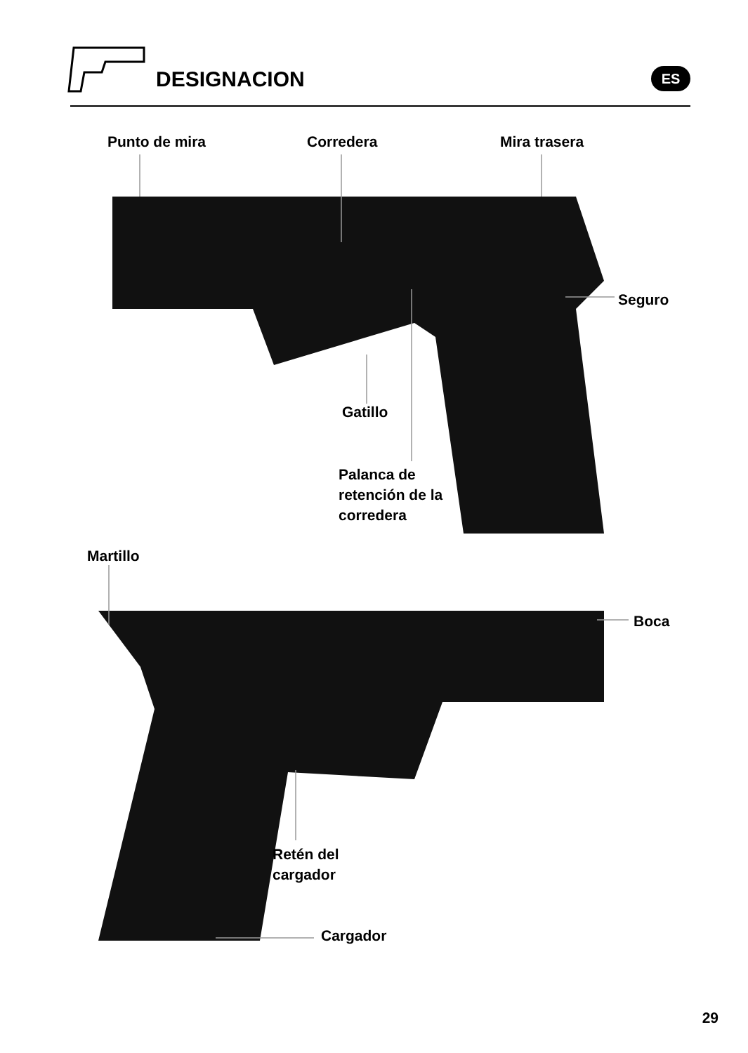DESIGNACION ES
Punto de mira Corredera Mira trasera
Seguro
Gatillo
Palanca de
retención de la
corredera
Martillo
Boca
Retén del
cargador
Cargador
29